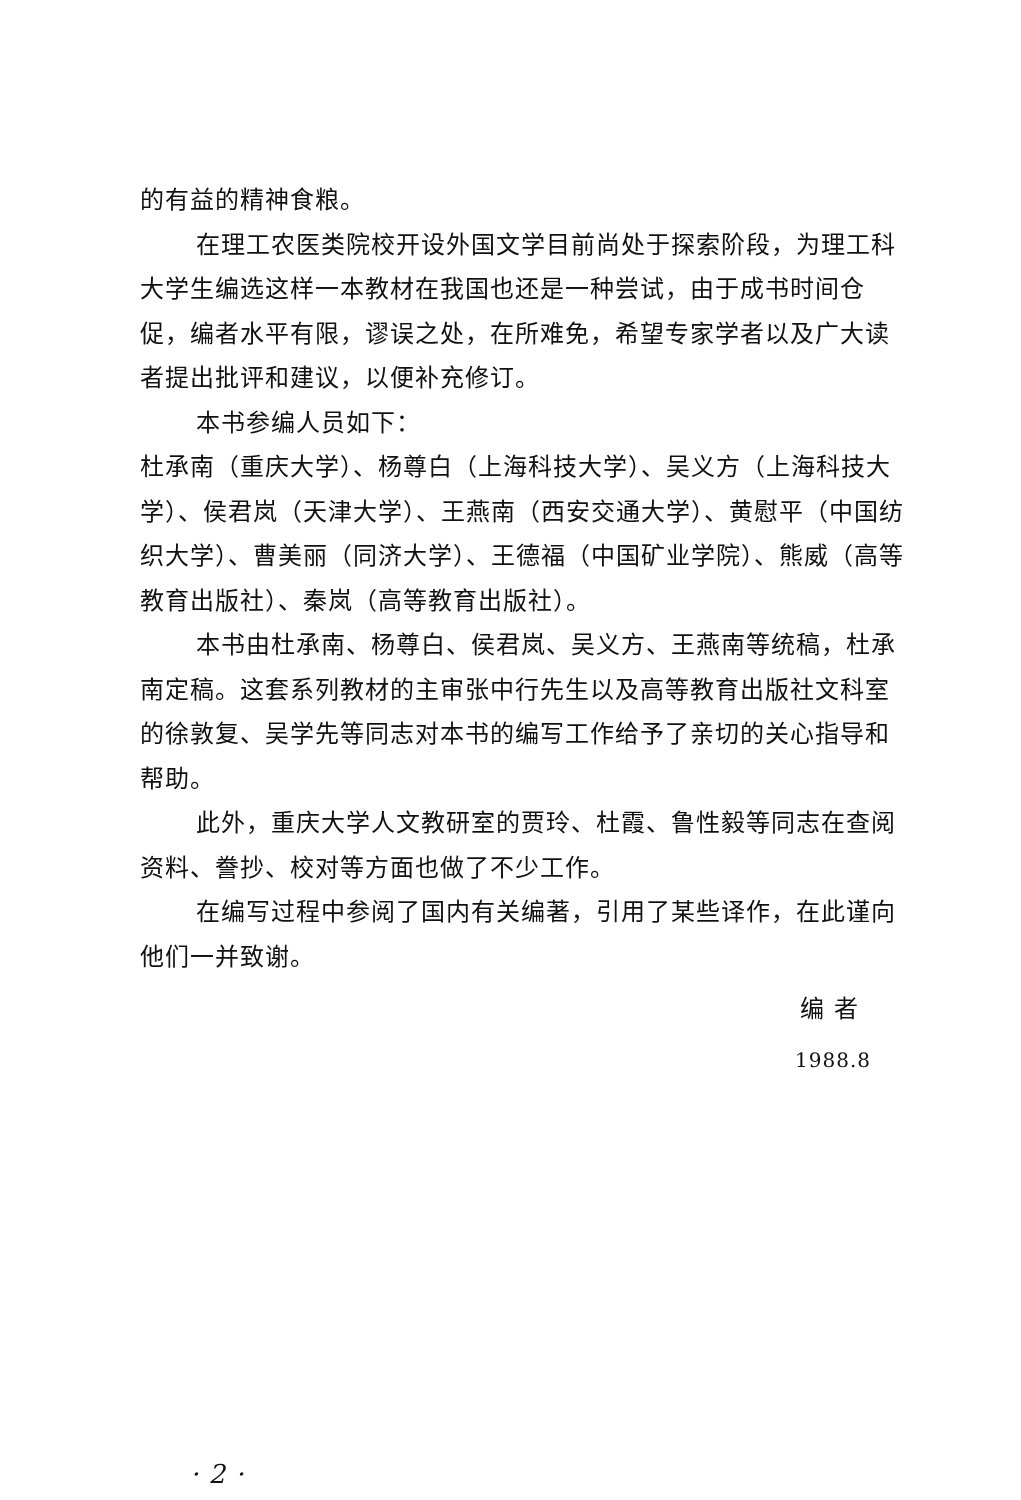的有益的精神食粮。
在理工农医类院校开设外国文学目前尚处于探索阶段，为理工科大学生编选这样一本教材在我国也还是一种尝试，由于成书时间仓促，编者水平有限，谬误之处，在所难免，希望专家学者以及广大读者提出批评和建议，以便补充修订。
本书参编人员如下：
杜承南（重庆大学）、杨尊白（上海科技大学）、吴义方（上海科技大学）、侯君岚（天津大学）、王燕南（西安交通大学）、黄慰平（中国纺织大学）、曹美丽（同济大学）、王德福（中国矿业学院）、熊威（高等教育出版社）、秦岚（高等教育出版社）。
本书由杜承南、杨尊白、侯君岚、吴义方、王燕南等统稿，杜承南定稿。这套系列教材的主审张中行先生以及高等教育出版社文科室的徐敦复、吴学先等同志对本书的编写工作给予了亲切的关心指导和帮助。
此外，重庆大学人文教研室的贾玲、杜霞、鲁性毅等同志在查阅资料、誊抄、校对等方面也做了不少工作。
在编写过程中参阅了国内有关编著，引用了某些译作，在此谨向他们一并致谢。
编 者
1988.8
· 2 ·